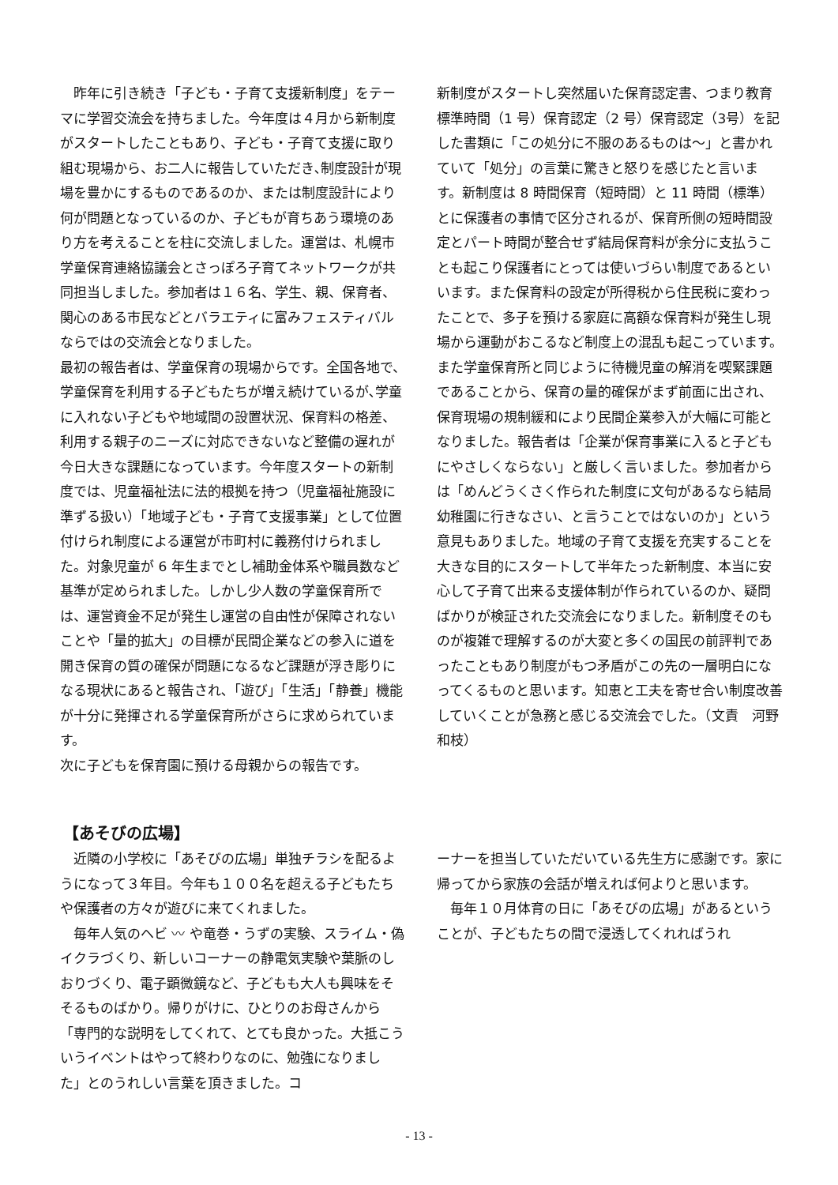昨年に引き続き「子ども・子育て支援新制度」をテーマに学習交流会を持ちました。今年度は４月から新制度がスタートしたこともあり、子ども・子育て支援に取り組む現場から、お二人に報告していただき､制度設計が現場を豊かにするものであるのか、または制度設計により何が問題となっているのか、子どもが育ちあう環境のあり方を考えることを柱に交流しました。運営は、札幌市学童保育連絡協議会とさっぽろ子育てネットワークが共同担当しました。参加者は１６名、学生、親、保育者、関心のある市民などとバラエティに富みフェスティバルならではの交流会となりました。
最初の報告者は、学童保育の現場からです。全国各地で、学童保育を利用する子どもたちが増え続けているが､学童に入れない子どもや地域間の設置状況、保育料の格差、利用する親子のニーズに対応できないなど整備の遅れが今日大きな課題になっています。今年度スタートの新制度では、児童福祉法に法的根拠を持つ（児童福祉施設に準ずる扱い）「地域子ども・子育て支援事業」として位置付けられ制度による運営が市町村に義務付けられました。対象児童が 6 年生までとし補助金体系や職員数など基準が定められました。しかし少人数の学童保育所では、運営資金不足が発生し運営の自由性が保障されないことや「量的拡大」の目標が民間企業などの参入に道を開き保育の質の確保が問題になるなど課題が浮き彫りになる現状にあると報告され､「遊び」「生活」「静養」機能が十分に発揮される学童保育所がさらに求められています。
次に子どもを保育園に預ける母親からの報告です。
新制度がスタートし突然届いた保育認定書、つまり教育標準時間（1 号）保育認定（2 号）保育認定（3号）を記した書類に「この処分に不服のあるものは～」と書かれていて「処分」の言葉に驚きと怒りを感じたと言います。新制度は 8 時間保育（短時間）と 11 時間（標準）とに保護者の事情で区分されるが、保育所側の短時間設定とパート時間が整合せず結局保育料が余分に支払うことも起こり保護者にとっては使いづらい制度であるといいます。また保育料の設定が所得税から住民税に変わったことで、多子を預ける家庭に高額な保育料が発生し現場から運動がおこるなど制度上の混乱も起こっています。また学童保育所と同じように待機児童の解消を喫緊課題であることから、保育の量的確保がまず前面に出され、保育現場の規制緩和により民間企業参入が大幅に可能となりました。報告者は「企業が保育事業に入ると子どもにやさしくならない」と厳しく言いました。参加者からは「めんどうくさく作られた制度に文句があるなら結局幼稚園に行きなさい、と言うことではないのか」という意見もありました。地域の子育て支援を充実することを大きな目的にスタートして半年たった新制度、本当に安心して子育て出来る支援体制が作られているのか、疑問ばかりが検証された交流会になりました。新制度そのものが複雑で理解するのが大変と多くの国民の前評判であったこともあり制度がもつ矛盾がこの先の一層明白になってくるものと思います。知恵と工夫を寄せ合い制度改善していくことが急務と感じる交流会でした。（文責　河野和枝）
【あそびの広場】
　近隣の小学校に「あそびの広場」単独チラシを配るようになって３年目。今年も１００名を超える子どもたちや保護者の方々が遊びに来てくれました。
　毎年人気のヘビ 〰 や竜巻・うずの実験、スライム・偽イクラづくり、新しいコーナーの静電気実験や葉脈のしおりづくり、電子顕微鏡など、子どもも大人も興味をそそるものばかり。帰りがけに、ひとりのお母さんから「専門的な説明をしてくれて、とても良かった。大抵こういうイベントはやって終わりなのに、勉強になりました」とのうれしい言葉を頂きました。コ
ーナーを担当していただいている先生方に感謝です。家に帰ってから家族の会話が増えれば何よりと思います。
　毎年１０月体育の日に「あそびの広場」があるということが、子どもたちの間で浸透してくれればうれ
- 13 -